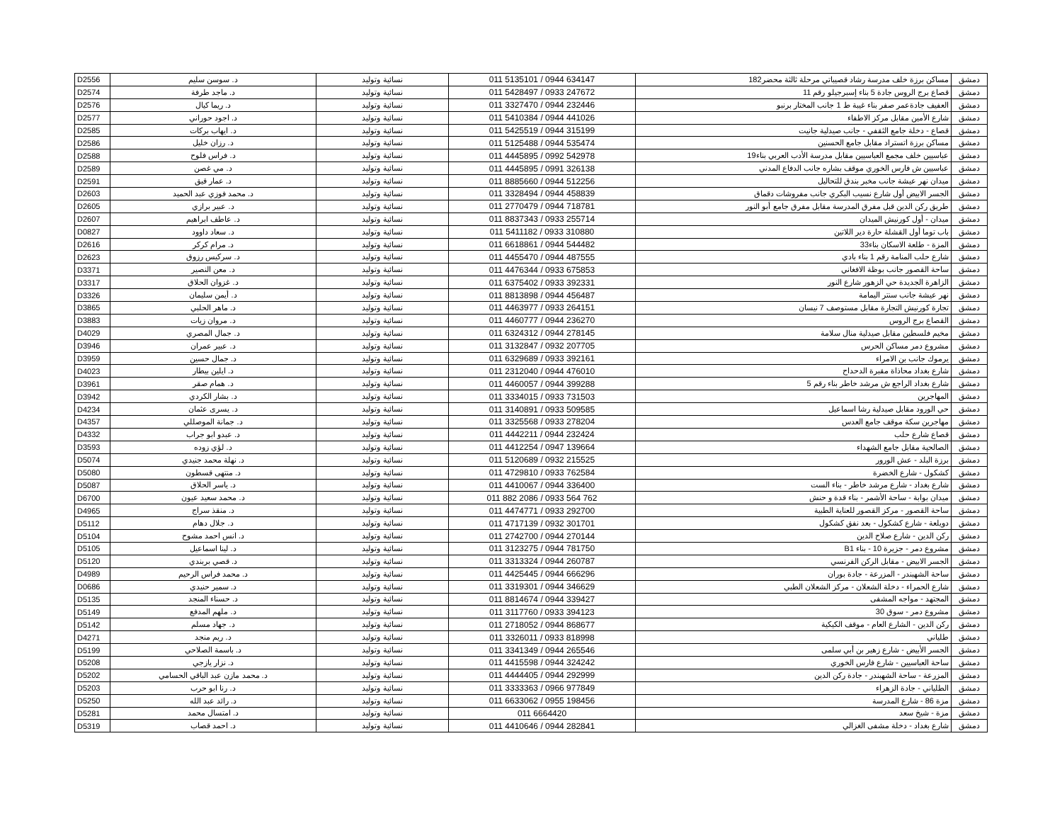| D2556 | د. سوسن سليم | نسائية وتوليد | 011 5135101 / 0944 634147 | مساكن برزة خلف مدرسة رشاد قصيباتي مرحلة ثالثة محضر182 | دمشق |
| D2574 | د. ماجد طرفة | نسائية وتوليد | 011 5428497 / 0933 247672 | قصاع برج الروس جادة 5 بناء إسبرجيلو رقم 11 | دمشق |
| D2576 | د. ريما كيال | نسائية وتوليد | 011 3327470 / 0944 232446 | العفيف جادةعمر صفر بناء غيبة ط 1 جانب المختار برنبو | دمشق |
| D2577 | د. اجود حوراني | نسائية وتوليد | 011 5410384 / 0944 441026 | شارع الأمين مقابل مركز الاطفاء | دمشق |
| D2585 | د. ايهاب بركات | نسائية وتوليد | 011 5425519 / 0944 315199 | قصاع - دخلة جامع الثقفي - جانب صيدلية جانيت | دمشق |
| D2586 | د. رزان خليل | نسائية وتوليد | 011 5125488 / 0944 535474 | مساكن برزة اتستراد مقابل جامع الحسنين | دمشق |
| D2588 | د. فراس فلوح | نسائية وتوليد | 011 4445895 / 0992 542978 | عباسيين خلف مجمع العباسيين مقابل مدرسة الأدب العربي بناء19 | دمشق |
| D2589 | د. مي غصن | نسائية وتوليد | 011 4445895 / 0991 326138 | عباسيين ش فارس الخوري موقف بشاره جانب الدفاع المدني | دمشق |
| D2591 | د. عمار قيق | نسائية وتوليد | 011 8885660 / 0944 512256 | ميدان نهر عيشة جانب مخبر بندق للتحاليل | دمشق |
| D2603 | د. محمد فوزي عبد الحميد | نسائية وتوليد | 011 3328494 / 0944 458839 | الجسر الابيض أول شارع نسيب البكري جانب مفروشات دقماق | دمشق |
| D2605 | د. عبير برازي | نسائية وتوليد | 011 2770479 / 0944 718781 | طريق ركن الدين قبل مفرق المدرسة مقابل مفرق جامع أبو النور | دمشق |
| D2607 | د. عاطف ابراهيم | نسائية وتوليد | 011 8837343 / 0933 255714 | ميدان - أول كورنيش الميدان | دمشق |
| D0827 | د. سعاد داوود | نسائية وتوليد | 011 5411182 / 0933 310880 | باب توما أول القشلة حارة دير اللاتين | دمشق |
| D2616 | د. مرام كركر | نسائية وتوليد | 011 6618861 / 0944 544482 | المزة - طلعة الاسكان بناء33 | دمشق |
| D2623 | د. سركيس رزوق | نسائية وتوليد | 011 4455470 / 0944 487555 | شارع حلب المنامة رقم 1 بناء بادي | دمشق |
| D3371 | د. معن النصير | نسائية وتوليد | 011 4476344 / 0933 675853 | ساحة القصور جانب بوظة الافغاني | دمشق |
| D3317 | د. غزوان الحلاق | نسائية وتوليد | 011 6375402 / 0933 392331 | الزاهرة الجديدة حي الزهور شارع النور | دمشق |
| D3326 | د. أيمن سليمان | نسائية وتوليد | 011 8813898 / 0944 456487 | نهر عيشة جانب سنتر اليمامة | دمشق |
| D3865 | د. ماهر الحلبي | نسائية وتوليد | 011 4463977 / 0933 264151 | تجارة كورنيش التجارة مقابل مستوصف 7 نيسان | دمشق |
| D3883 | د. مروان زيات | نسائية وتوليد | 011 4460777 / 0944 236270 | القصاع برج الروس | دمشق |
| D4029 | د. جمال المصري | نسائية وتوليد | 011 6324312 / 0944 278145 | مخيم فلسطين مقابل صيدلية منال سلامة | دمشق |
| D3946 | د. عبير عمران | نسائية وتوليد | 011 3132847 / 0932 207705 | مشروع دمر مساكن الحرس | دمشق |
| D3959 | د. جمال حسين | نسائية وتوليد | 011 6329689 / 0933 392161 | يرموك جانب بن الامراء | دمشق |
| D4023 | د. ايلين بيطار | نسائية وتوليد | 011 2312040 / 0944 476010 | شارع بغداد محاذاة مقبرة الدحداح | دمشق |
| D3961 | د. همام صقر | نسائية وتوليد | 011 4460057 / 0944 399288 | شارع بغداد الراجع ش مرشد خاطر بناء رقم 5 | دمشق |
| D3942 | د. بشار الكردي | نسائية وتوليد | 011 3334015 / 0933 731503 | المهاجرين | دمشق |
| D4234 | د. يسرى عثمان | نسائية وتوليد | 011 3140891 / 0933 509585 | حي الورود مقابل صيدلية رشا اسماعيل | دمشق |
| D4357 | د. جمانة الموصللي | نسائية وتوليد | 011 3325568 / 0933 278204 | مهاجرين سكة موقف جامع العدس | دمشق |
| D4332 | د. عبدو ابو جراب | نسائية وتوليد | 011 4442211 / 0944 232424 | قصاع شارع حلب | دمشق |
| D3593 | د. لؤي زوده | نسائية وتوليد | 011 4412254 / 0947 139664 | الصالحية مقابل جامع الشهداء | دمشق |
| D5074 | د. نهلة محمد جنيدي | نسائية وتوليد | 011 5120689 / 0932 215525 | برزة البلد - عش الورور | دمشق |
| D5080 | د. منتهى قسطون | نسائية وتوليد | 011 4729810 / 0933 762584 | كشكول - شارع الخضرة | دمشق |
| D5087 | د. ياسر الحلاق | نسائية وتوليد | 011 4410067 / 0944 336400 | شارع بغداد - شارع مرشد خاطر - بناء الست | دمشق |
| D6700 | د. محمد سعيد عيون | نسائية وتوليد | 011 882 2086 / 0933 564 762 | ميدان بوابة - ساحة الأشمر - بناء قدة و حنش | دمشق |
| D4965 | د. منقذ سراج | نسائية وتوليد | 011 4474771 / 0933 292700 | ساحة القصور - مركز القصور للعناية الطبية | دمشق |
| D5112 | د. جلال دهام | نسائية وتوليد | 011 4717139 / 0932 301701 | دويلعة - شارع كشكول - بعد نفق كشكول | دمشق |
| D5104 | د. انس احمد مشوح | نسائية وتوليد | 011 2742700 / 0944 270144 | ركن الدين - شارع صلاح الدين | دمشق |
| D5105 | د. لينا اسماعيل | نسائية وتوليد | 011 3123275 / 0944 781750 | مشروع دمر - جزيرة 10 - بناء B1 | دمشق |
| D5120 | د. قصي بربندي | نسائية وتوليد | 011 3313324 / 0944 260787 | الجسر الابيض - مقابل الركن الفرنسي | دمشق |
| D4989 | د. محمد فراس الرحيم | نسائية وتوليد | 011 4425445 / 0944 666296 | ساحة الشهبندر - المزرعة - جادة بوران | دمشق |
| D0686 | د. سمير حنيدي | نسائية وتوليد | 011 3319301 / 0944 346629 | شارع الحمراء - دخلة الشعلان - مركز الشعلان الطبي | دمشق |
| D5135 | د. حسناء المنجد | نسائية وتوليد | 011 8814674 / 0944 339427 | المجتهد - مواجه المشفى | دمشق |
| D5149 | د. ملهم المدفع | نسائية وتوليد | 011 3117760 / 0933 394123 | مشروع دمر - سوق 30 | دمشق |
| D5142 | د. جهاد مسلم | نسائية وتوليد | 011 2718052 / 0944 868677 | ركن الدين - الشارع العام - موقف الكيكية | دمشق |
| D4271 | د. ريم منجد | نسائية وتوليد | 011 3326011 / 0933 818998 | طلياني | دمشق |
| D5199 | د. باسمة الصلاحي | نسائية وتوليد | 011 3341349 / 0944 265546 | الجسر الأبيض - شارع زهير بن أبي سلمى | دمشق |
| D5208 | د. نزار يازجي | نسائية وتوليد | 011 4415598 / 0944 324242 | ساحة العباسيين - شارع فارس الخوري | دمشق |
| D5202 | د. محمد مازن عبد الباقي الحسامي | نسائية وتوليد | 011 4444405 / 0944 292999 | المزرعة - ساحة الشهبندر - جادة ركن الدين | دمشق |
| D5203 | د. رنا ابو حرب | نسائية وتوليد | 011 3333363 / 0966 977849 | الطلياني - جادة الزهراء | دمشق |
| D5250 | د. رائد عبد الله | نسائية وتوليد | 011 6633062 / 0955 198456 | مزة 86 - شارع المدرسة | دمشق |
| D5281 | د. امتسال محمد | نسائية وتوليد | 011 6664420 | مزة - شيخ سعد | دمشق |
| D5319 | د. احمد قصاب | نسائية وتوليد | 011 4410646 / 0944 282841 | شارع بغداد - دخلة مشفى الغزالي | دمشق |